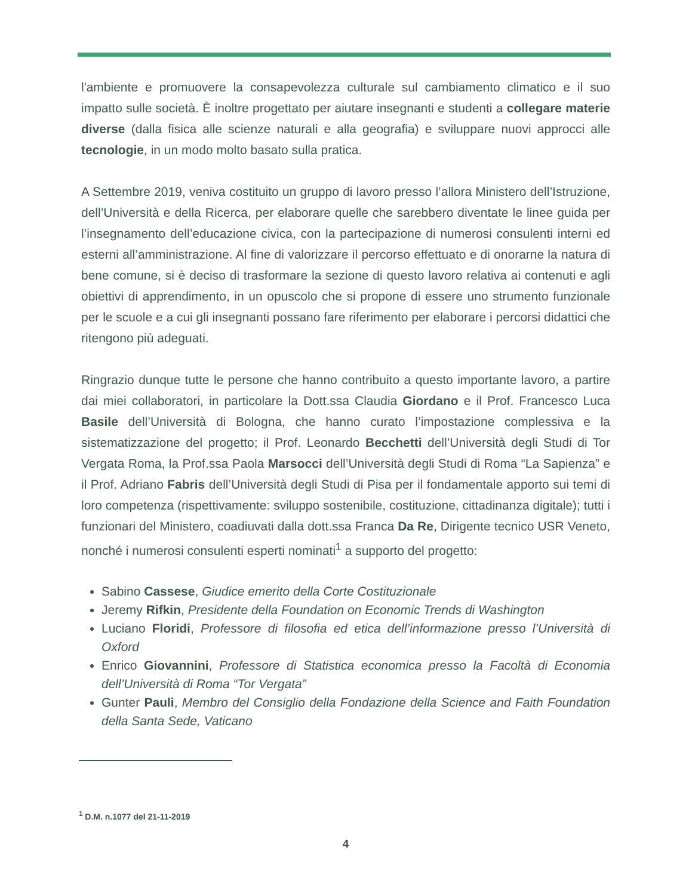l'ambiente e promuovere la consapevolezza culturale sul cambiamento climatico e il suo impatto sulle società. È inoltre progettato per aiutare insegnanti e studenti a collegare materie diverse (dalla fisica alle scienze naturali e alla geografia) e sviluppare nuovi approcci alle tecnologie, in un modo molto basato sulla pratica.
A Settembre 2019, veniva costituito un gruppo di lavoro presso l’allora Ministero dell’Istruzione, dell’Università e della Ricerca, per elaborare quelle che sarebbero diventate le linee guida per l’insegnamento dell’educazione civica, con la partecipazione di numerosi consulenti interni ed esterni all’amministrazione. Al fine di valorizzare il percorso effettuato e di onorarne la natura di bene comune, si è deciso di trasformare la sezione di questo lavoro relativa ai contenuti e agli obiettivi di apprendimento, in un opuscolo che si propone di essere uno strumento funzionale per le scuole e a cui gli insegnanti possano fare riferimento per elaborare i percorsi didattici che ritengono più adeguati.
Ringrazio dunque tutte le persone che hanno contribuito a questo importante lavoro, a partire dai miei collaboratori, in particolare la Dott.ssa Claudia Giordano e il Prof. Francesco Luca Basile dell’Università di Bologna, che hanno curato l’impostazione complessiva e la sistematizzazione del progetto; il Prof. Leonardo Becchetti dell’Università degli Studi di Tor Vergata Roma, la Prof.ssa Paola Marsocci dell’Università degli Studi di Roma “La Sapienza” e il Prof. Adriano Fabris dell’Università degli Studi di Pisa per il fondamentale apporto sui temi di loro competenza (rispettivamente: sviluppo sostenibile, costituzione, cittadinanza digitale); tutti i funzionari del Ministero, coadiuvati dalla dott.ssa Franca Da Re, Dirigente tecnico USR Veneto, nonché i numerosi consulenti esperti nominati<sup>1</sup> a supporto del progetto:
Sabino Cassese, Giudice emerito della Corte Costituzionale
Jeremy Rifkin, Presidente della Foundation on Economic Trends di Washington
Luciano Floridi, Professore di filosofia ed etica dell’informazione presso l’Università di Oxford
Enrico Giovannini, Professore di Statistica economica presso la Facoltà di Economia dell’Università di Roma “Tor Vergata”
Gunter Pauli, Membro del Consiglio della Fondazione della Science and Faith Foundation della Santa Sede, Vaticano
<sup>1</sup> D.M. n.1077 del 21-11-2019
4